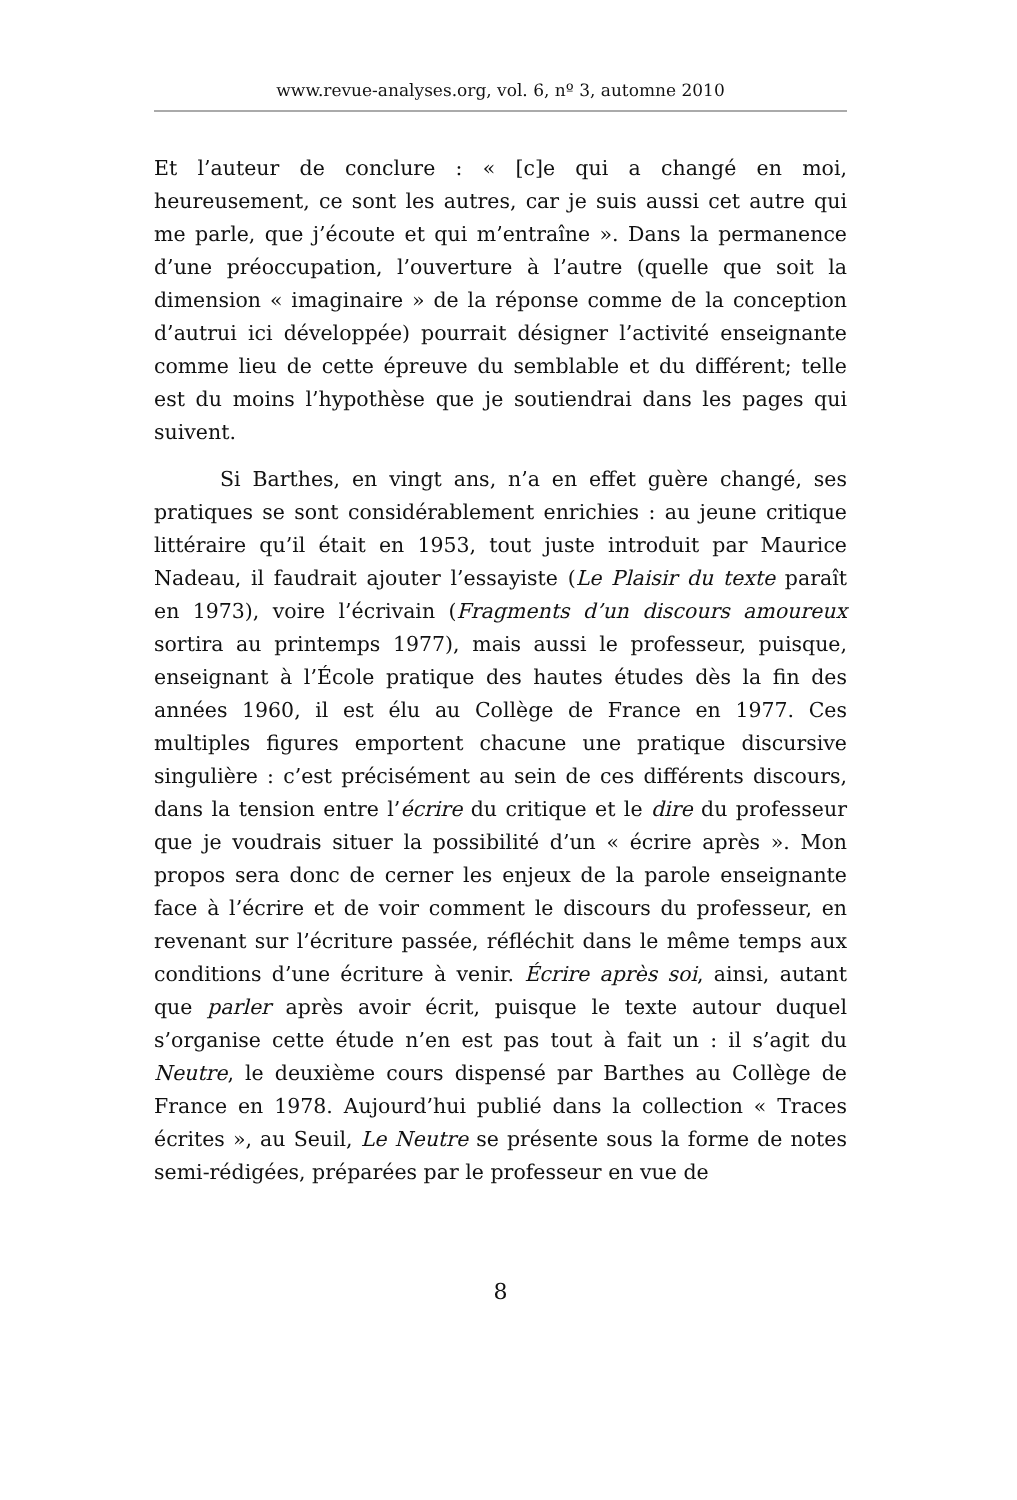www.revue-analyses.org, vol. 6, nº 3, automne 2010
Et l’auteur de conclure : « [c]e qui a changé en moi, heureusement, ce sont les autres, car je suis aussi cet autre qui me parle, que j’écoute et qui m’entraîne ». Dans la permanence d’une préoccupation, l’ouverture à l’autre (quelle que soit la dimension « imaginaire » de la réponse comme de la conception d’autrui ici développée) pourrait désigner l’activité enseignante comme lieu de cette épreuve du semblable et du différent; telle est du moins l’hypothèse que je soutiendrai dans les pages qui suivent.
Si Barthes, en vingt ans, n’a en effet guère changé, ses pratiques se sont considérablement enrichies : au jeune critique littéraire qu’il était en 1953, tout juste introduit par Maurice Nadeau, il faudrait ajouter l’essayiste (Le Plaisir du texte paraît en 1973), voire l’écrivain (Fragments d’un discours amoureux sortira au printemps 1977), mais aussi le professeur, puisque, enseignant à l’École pratique des hautes études dès la fin des années 1960, il est élu au Collège de France en 1977. Ces multiples figures emportent chacune une pratique discursive singulière : c’est précisément au sein de ces différents discours, dans la tension entre l’écrire du critique et le dire du professeur que je voudrais situer la possibilité d’un « écrire après ». Mon propos sera donc de cerner les enjeux de la parole enseignante face à l’écrire et de voir comment le discours du professeur, en revenant sur l’écriture passée, réfléchit dans le même temps aux conditions d’une écriture à venir. Écrire après soi, ainsi, autant que parler après avoir écrit, puisque le texte autour duquel s’organise cette étude n’en est pas tout à fait un : il s’agit du Neutre, le deuxième cours dispensé par Barthes au Collège de France en 1978. Aujourd’hui publié dans la collection « Traces écrites », au Seuil, Le Neutre se présente sous la forme de notes semi-rédigées, préparées par le professeur en vue de
8